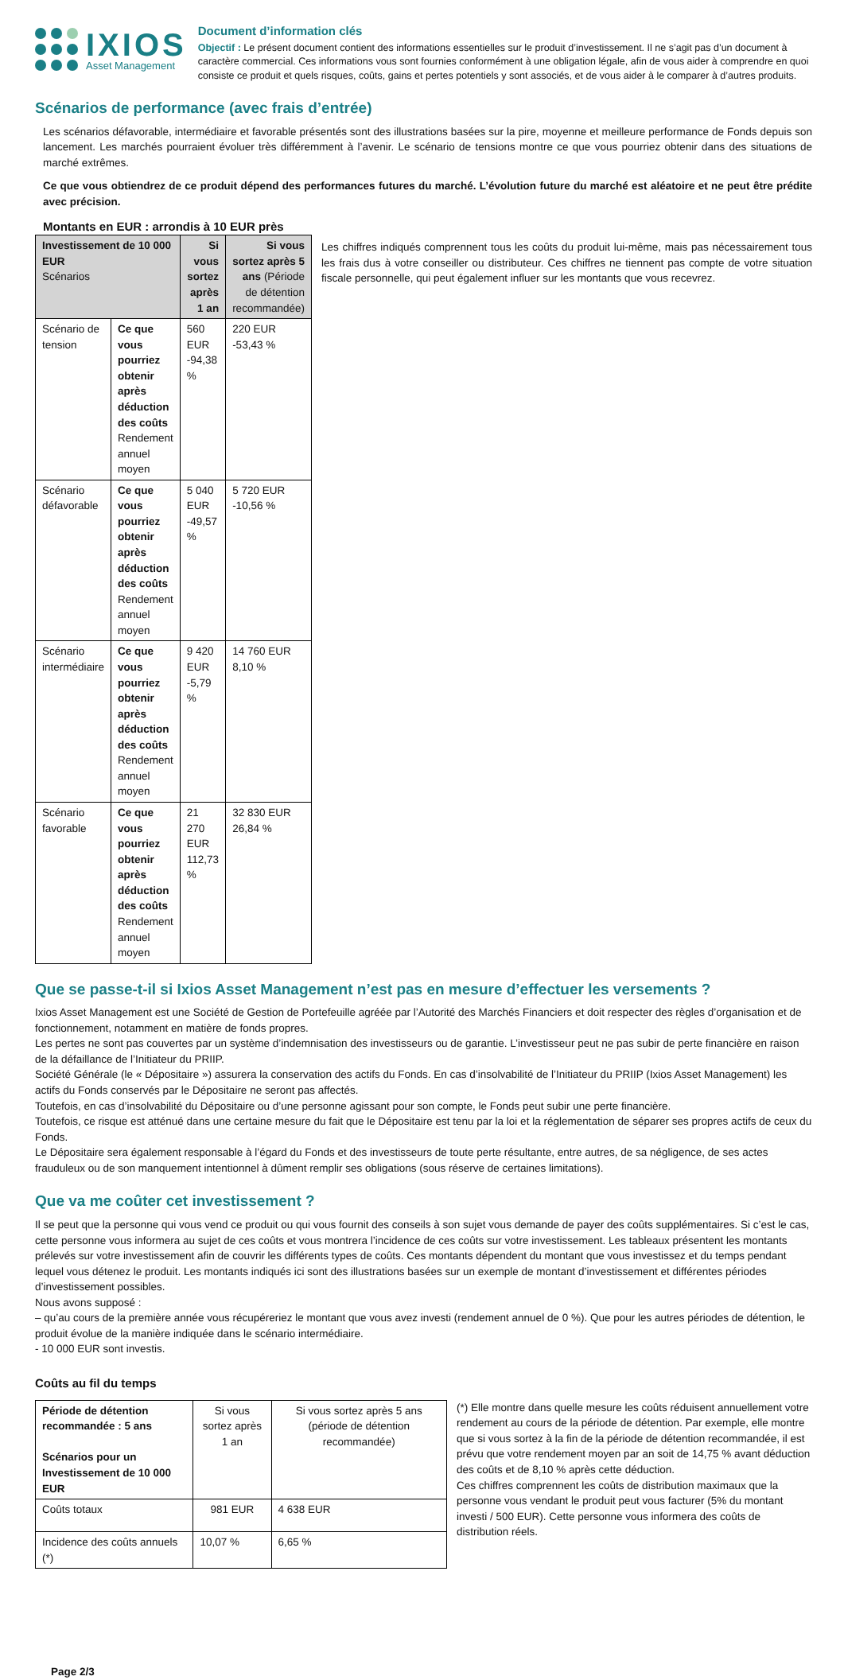IXIOS
Asset Management
Document d’information clés
Objectif : Le présent document contient des informations essentielles sur le produit d’investissement. Il ne s’agit pas d’un document à caractère commercial. Ces informations vous sont fournies conformément à une obligation légale, afin de vous aider à comprendre en quoi consiste ce produit et quels risques, coûts, gains et pertes potentiels y sont associés, et de vous aider à le comparer à d’autres produits.
Scénarios de performance (avec frais d’entrée)
Les scénarios défavorable, intermédiaire et favorable présentés sont des illustrations basées sur la pire, moyenne et meilleure performance de Fonds depuis son lancement. Les marchés pourraient évoluer très différemment à l’avenir. Le scénario de tensions montre ce que vous pourriez obtenir dans des situations de marché extrêmes.
Ce que vous obtiendrez de ce produit dépend des performances futures du marché. L’évolution future du marché est aléatoire et ne peut être prédite avec précision.
Montants en EUR : arrondis à 10 EUR près
| Investissement de 10 000 EUR Scénarios | | Si vous sortez après 1 an | Si vous sortez après 5 ans (Période de détention recommandée) |
| --- | --- | --- | --- |
| Scénario de tension | Ce que vous pourriez obtenir après déduction des coûts Rendement annuel moyen | 560 EUR -94,38 % | 220 EUR -53,43 % |
| Scénario défavorable | Ce que vous pourriez obtenir après déduction des coûts Rendement annuel moyen | 5 040 EUR -49,57 % | 5 720 EUR -10,56 % |
| Scénario intermédiaire | Ce que vous pourriez obtenir après déduction des coûts Rendement annuel moyen | 9 420 EUR -5,79 % | 14 760 EUR 8,10 % |
| Scénario favorable | Ce que vous pourriez obtenir après déduction des coûts Rendement annuel moyen | 21 270 EUR 112,73 % | 32 830 EUR 26,84 % |
Les chiffres indiqués comprennent tous les coûts du produit lui-même, mais pas nécessairement tous les frais dus à votre conseiller ou distributeur. Ces chiffres ne tiennent pas compte de votre situation fiscale personnelle, qui peut également influer sur les montants que vous recevrez.
Que se passe-t-il si Ixios Asset Management n’est pas en mesure d’effectuer les versements ?
Ixios Asset Management est une Société de Gestion de Portefeuille agréée par l’Autorité des Marchés Financiers et doit respecter des règles d’organisation et de fonctionnement, notamment en matière de fonds propres.
Les pertes ne sont pas couvertes par un système d’indemnisation des investisseurs ou de garantie. L’investisseur peut ne pas subir de perte financière en raison de la défaillance de l’Initiateur du PRIIP.
Société Générale (le « Dépositaire ») assurera la conservation des actifs du Fonds. En cas d’insolvabilité de l’Initiateur du PRIIP (Ixios Asset Management) les actifs du Fonds conservés par le Dépositaire ne seront pas affectés.
Toutefois, en cas d’insolvabilité du Dépositaire ou d’une personne agissant pour son compte, le Fonds peut subir une perte financière.
Toutefois, ce risque est atténué dans une certaine mesure du fait que le Dépositaire est tenu par la loi et la réglementation de séparer ses propres actifs de ceux du Fonds.
Le Dépositaire sera également responsable à l’égard du Fonds et des investisseurs de toute perte résultante, entre autres, de sa négligence, de ses actes frauduleux ou de son manquement intentionnel à dûment remplir ses obligations (sous réserve de certaines limitations).
Que va me coûter cet investissement ?
Il se peut que la personne qui vous vend ce produit ou qui vous fournit des conseils à son sujet vous demande de payer des coûts supplémentaires. Si c’est le cas, cette personne vous informera au sujet de ces coûts et vous montrera l’incidence de ces coûts sur votre investissement. Les tableaux présentent les montants prélevés sur votre investissement afin de couvrir les différents types de coûts. Ces montants dépendent du montant que vous investissez et du temps pendant lequel vous détenez le produit. Les montants indiqués ici sont des illustrations basées sur un exemple de montant d’investissement et différentes périodes d’investissement possibles.
Nous avons supposé :
– qu’au cours de la première année vous récupéreriez le montant que vous avez investi (rendement annuel de 0 %). Que pour les autres périodes de détention, le produit évolue de la manière indiquée dans le scénario intermédiaire.
- 10 000 EUR sont investis.
Coûts au fil du temps
| Période de détention recommandée : 5 ans Scénarios pour un Investissement de 10 000 EUR | Si vous sortez après 1 an | Si vous sortez après 5 ans (période de détention recommandée) |
| --- | --- | --- |
| Coûts totaux | 981 EUR | 4 638 EUR |
| Incidence des coûts annuels (*) | 10,07 % | 6,65 % |
(*) Elle montre dans quelle mesure les coûts réduisent annuellement votre rendement au cours de la période de détention. Par exemple, elle montre que si vous sortez à la fin de la période de détention recommandée, il est prévu que votre rendement moyen par an soit de 14,75 % avant déduction des coûts et de 8,10 % après cette déduction.
Ces chiffres comprennent les coûts de distribution maximaux que la personne vous vendant le produit peut vous facturer (5% du montant investi / 500 EUR). Cette personne vous informera des coûts de distribution réels.
Page 2/3